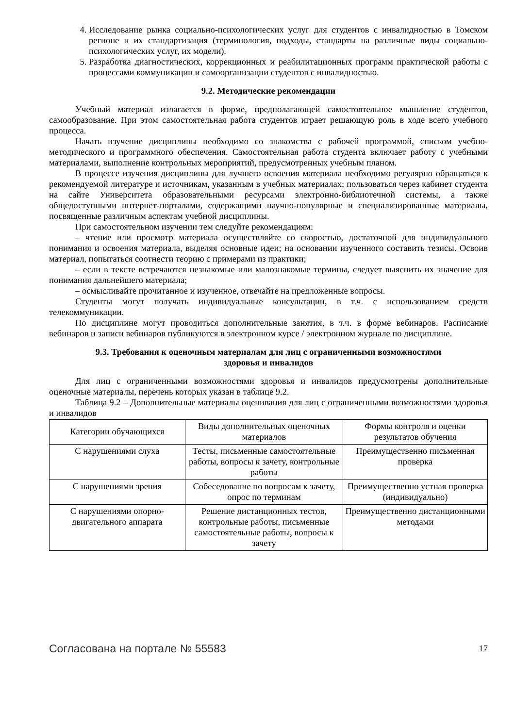4. Исследование рынка социально-психологических услуг для студентов с инвалидностью в Томском регионе и их стандартизация (терминология, подходы, стандарты на различные виды социально-психологических услуг, их модели).
5. Разработка диагностических, коррекционных и реабилитационных программ практической работы с процессами коммуникации и самоорганизации студентов с инвалидностью.
9.2. Методические рекомендации
Учебный материал излагается в форме, предполагающей самостоятельное мышление студентов, самообразование. При этом самостоятельная работа студентов играет решающую роль в ходе всего учебного процесса.
Начать изучение дисциплины необходимо со знакомства с рабочей программой, списком учебно-методического и программного обеспечения. Самостоятельная работа студента включает работу с учебными материалами, выполнение контрольных мероприятий, предусмотренных учебным планом.
В процессе изучения дисциплины для лучшего освоения материала необходимо регулярно обращаться к рекомендуемой литературе и источникам, указанным в учебных материалах; пользоваться через кабинет студента на сайте Университета образовательными ресурсами электронно-библиотечной системы, а также общедоступными интернет-порталами, содержащими научно-популярные и специализированные материалы, посвященные различным аспектам учебной дисциплины.
При самостоятельном изучении тем следуйте рекомендациям:
– чтение или просмотр материала осуществляйте со скоростью, достаточной для индивидуального понимания и освоения материала, выделяя основные идеи; на основании изученного составить тезисы. Освоив материал, попытаться соотнести теорию с примерами из практики;
– если в тексте встречаются незнакомые или малознакомые термины, следует выяснить их значение для понимания дальнейшего материала;
– осмысливайте прочитанное и изученное, отвечайте на предложенные вопросы.
Студенты могут получать индивидуальные консультации, в т.ч. с использованием средств телекоммуникации.
По дисциплине могут проводиться дополнительные занятия, в т.ч. в форме вебинаров. Расписание вебинаров и записи вебинаров публикуются в электронном курсе / электронном журнале по дисциплине.
9.3. Требования к оценочным материалам для лиц с ограниченными возможностями
здоровья и инвалидов
Для лиц с ограниченными возможностями здоровья и инвалидов предусмотрены дополнительные оценочные материалы, перечень которых указан в таблице 9.2.
Таблица 9.2 – Дополнительные материалы оценивания для лиц с ограниченными возможностями здоровья и инвалидов
| Категории обучающихся | Виды дополнительных оценочных материалов | Формы контроля и оценки результатов обучения |
| С нарушениями слуха | Тесты, письменные самостоятельные работы, вопросы к зачету, контрольные работы | Преимущественно письменная проверка |
| С нарушениями зрения | Собеседование по вопросам к зачету, опрос по терминам | Преимущественно устная проверка (индивидуально) |
| С нарушениями опорно-двигательного аппарата | Решение дистанционных тестов, контрольные работы, письменные самостоятельные работы, вопросы к зачету | Преимущественно дистанционными методами |
Согласована на портале № 55583 17